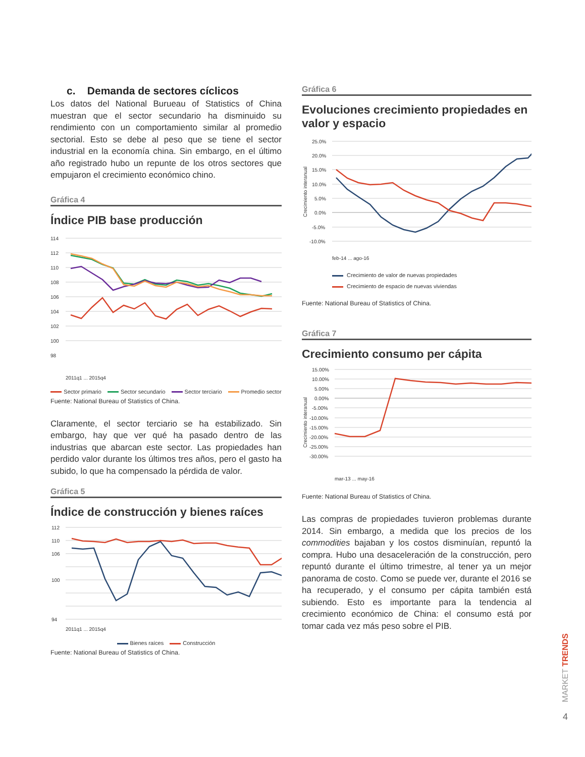c. Demanda de sectores cíclicos
Los datos del National Burueau of Statistics of China muestran que el sector secundario ha disminuido su rendimiento con un comportamiento similar al promedio sectorial. Esto se debe al peso que se tiene el sector industrial en la economía china. Sin embargo, en el último año registrado hubo un repunte de los otros sectores que empujaron el crecimiento económico chino.
Gráfica 4
Índice PIB base producción
114
112
110
108
106
104
102
100
98
2011q1 ... 2015q4
Sector primario Sector secundario Sector terciario Promedio sector
Fuente: National Bureau of Statistics of China.
Claramente, el sector terciario se ha estabilizado. Sin embargo, hay que ver qué ha pasado dentro de las industrias que abarcan este sector. Las propiedades han perdido valor durante los últimos tres años, pero el gasto ha subido, lo que ha compensado la pérdida de valor.
Gráfica 5
Índice de construcción y bienes raíces
112
110
106
100
94
2011q1 ... 2015q4
Bienes raíces Construcción
Fuente: National Bureau of Statistics of China.
Gráfica 6
Evoluciones crecimiento propiedades en valor y espacio
25.0%
20.0%
15.0%
10.0%
5.0%
0.0%
-5.0%
-10.0%
Crecimiento interanual
feb-14 ... ago-16
Crecimiento de valor de nuevas propiedades
Crecimiento de espacio de nuevas viviendas
Fuente: National Bureau of Statistics of China.
Gráfica 7
Crecimiento consumo per cápita
15.00%
10.00%
5.00%
0.00%
-5.00%
-10.00%
-15.00%
-20.00%
-25.00%
-30.00%
Crecimiento interanual
mar-13 ... may-16
Fuente: National Bureau of Statistics of China.
Las compras de propiedades tuvieron problemas durante 2014. Sin embargo, a medida que los precios de los commodities bajaban y los costos disminuían, repuntó la compra. Hubo una desaceleración de la construcción, pero repuntó durante el último trimestre, al tener ya un mejor panorama de costo. Como se puede ver, durante el 2016 se ha recuperado, y el consumo per cápita también está subiendo. Esto es importante para la tendencia al crecimiento económico de China: el consumo está por tomar cada vez más peso sobre el PIB.
MARKET TRENDS
4